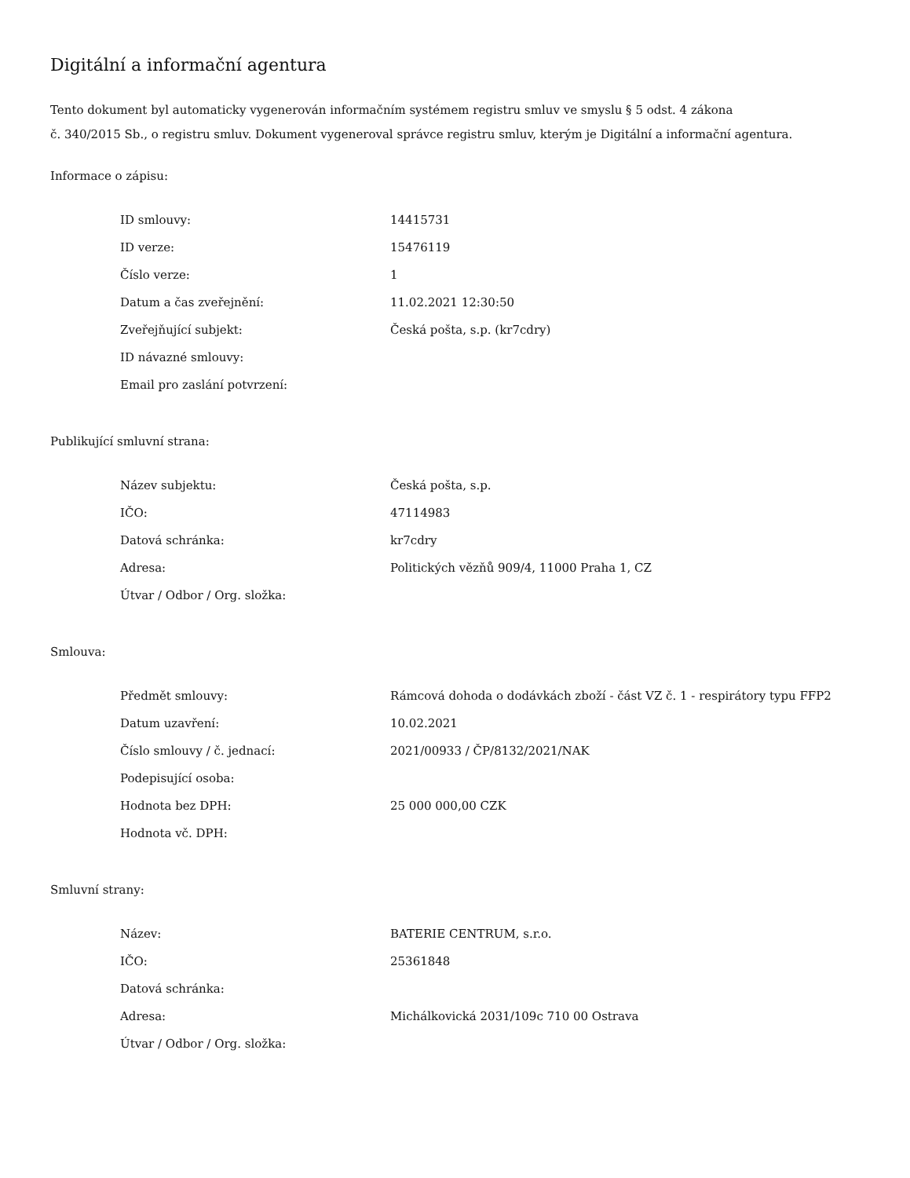Digitální a informační agentura
Tento dokument byl automaticky vygenerován informačním systémem registru smluv ve smyslu § 5 odst. 4 zákona
č. 340/2015 Sb., o registru smluv. Dokument vygeneroval správce registru smluv, kterým je Digitální a informační agentura.
Informace o zápisu:
| ID smlouvy: | 14415731 |
| ID verze: | 15476119 |
| Číslo verze: | 1 |
| Datum a čas zveřejnění: | 11.02.2021 12:30:50 |
| Zveřejňující subjekt: | Česká pošta, s.p. (kr7cdry) |
| ID návazné smlouvy: | |
| Email pro zaslání potvrzení: | |
Publikující smluvní strana:
| Název subjektu: | Česká pošta, s.p. |
| IČO: | 47114983 |
| Datová schránka: | kr7cdry |
| Adresa: | Politických vězňů 909/4, 11000 Praha 1, CZ |
| Útvar / Odbor / Org. složka: | |
Smlouva:
| Předmět smlouvy: | Rámcová dohoda o dodávkách zboží - část VZ č. 1 - respirátory typu FFP2 |
| Datum uzavření: | 10.02.2021 |
| Číslo smlouvy / č. jednací: | 2021/00933 / ČP/8132/2021/NAK |
| Podepisující osoba: | |
| Hodnota bez DPH: | 25 000 000,00 CZK |
| Hodnota vč. DPH: | |
Smluvní strany:
| Název: | BATERIE CENTRUM, s.r.o. |
| IČO: | 25361848 |
| Datová schránka: | |
| Adresa: | Michálkovická 2031/109c 710 00 Ostrava |
| Útvar / Odbor / Org. složka: | |